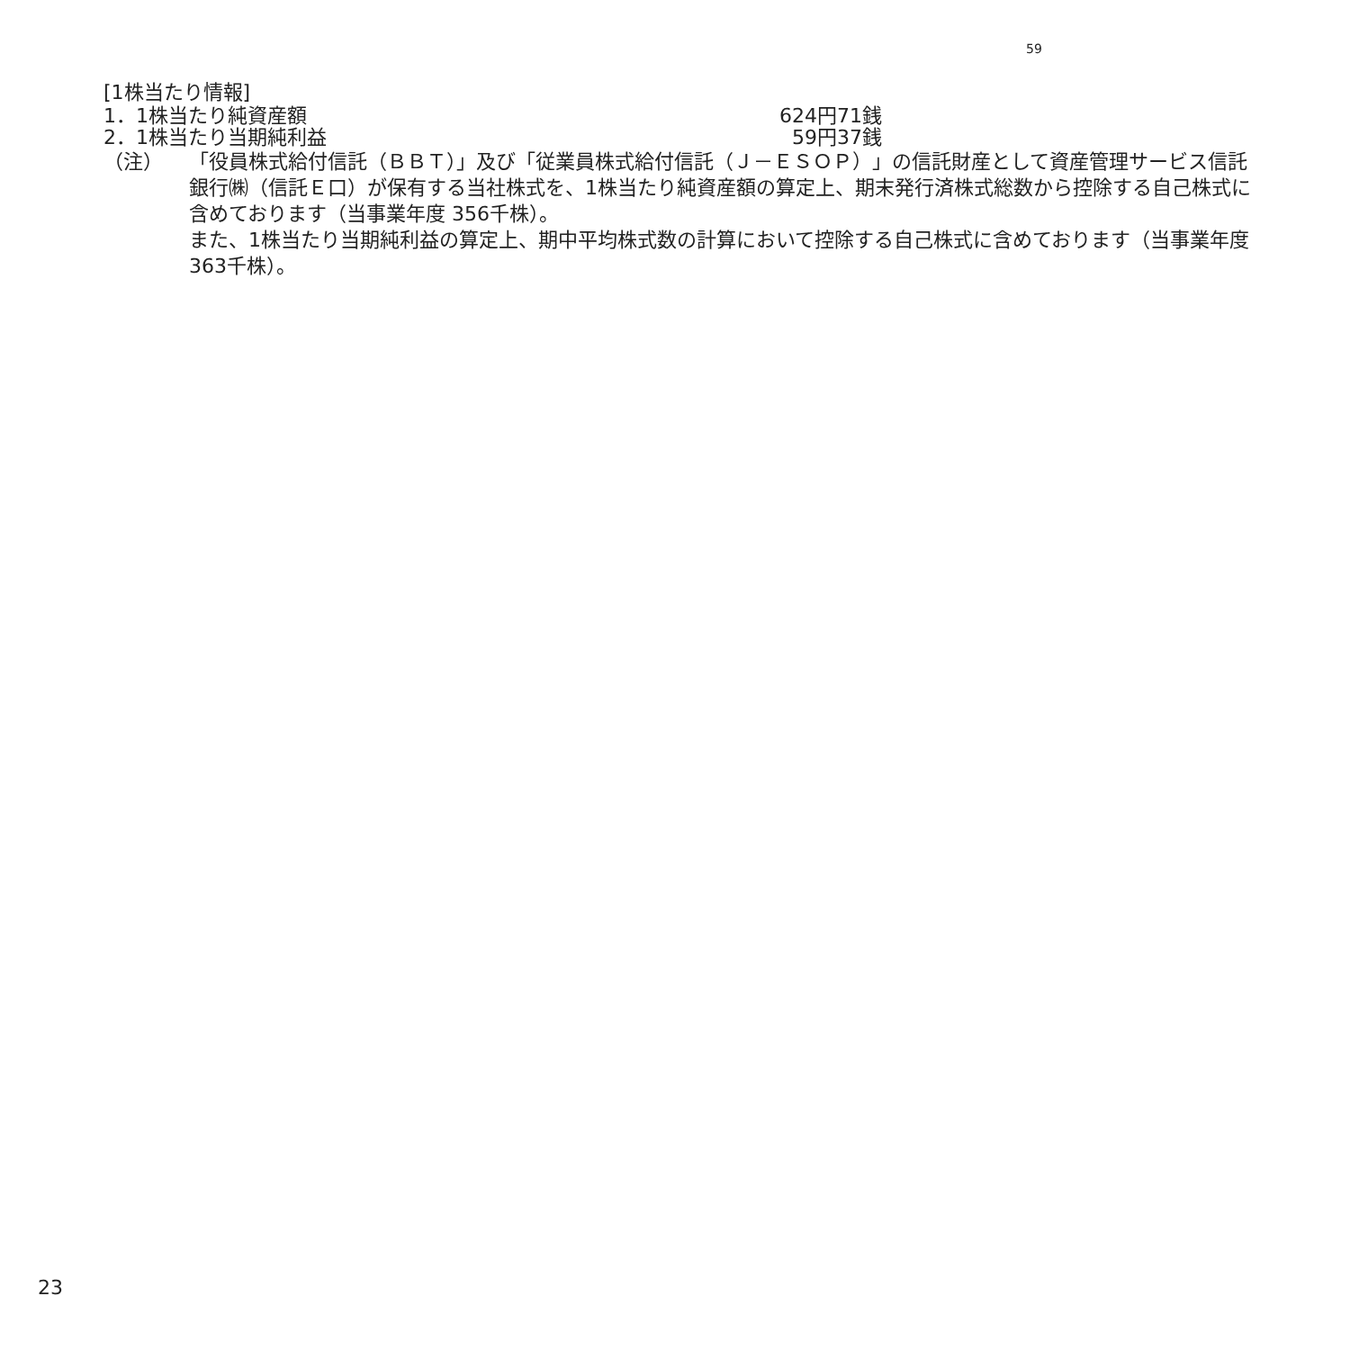59
[1株当たり情報]
| 1．1株当たり純資産額 | 624円71銭 |
| 2．1株当たり当期純利益 | 59円37銭 |
（注） 「役員株式給付信託（ＢＢＴ）」及び「従業員株式給付信託（Ｊ－ＥＳＯＰ）」の信託財産として資産管理サービス信託銀行㈱（信託Ｅ口）が保有する当社株式を、1株当たり純資産額の算定上、期末発行済株式総数から控除する自己株式に含めております（当事業年度 356千株）。
また、1株当たり当期純利益の算定上、期中平均株式数の計算において控除する自己株式に含めております（当事業年度 363千株）。
23